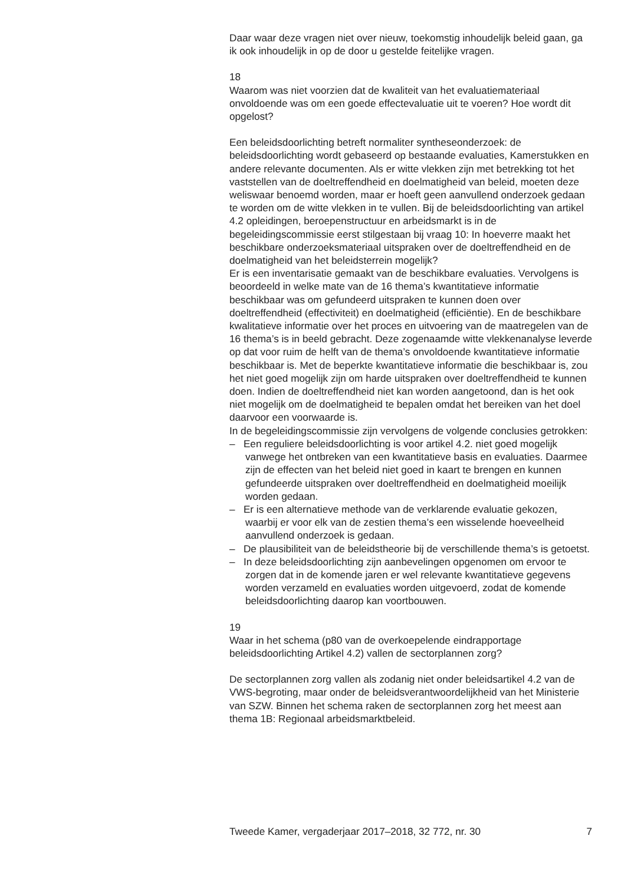Daar waar deze vragen niet over nieuw, toekomstig inhoudelijk beleid gaan, ga ik ook inhoudelijk in op de door u gestelde feitelijke vragen.
18
Waarom was niet voorzien dat de kwaliteit van het evaluatiemateriaal onvoldoende was om een goede effectevaluatie uit te voeren? Hoe wordt dit opgelost?
Een beleidsdoorlichting betreft normaliter syntheseonderzoek: de beleidsdoorlichting wordt gebaseerd op bestaande evaluaties, Kamerstukken en andere relevante documenten. Als er witte vlekken zijn met betrekking tot het vaststellen van de doeltreffendheid en doelmatigheid van beleid, moeten deze weliswaar benoemd worden, maar er hoeft geen aanvullend onderzoek gedaan te worden om de witte vlekken in te vullen. Bij de beleidsdoorlichting van artikel 4.2 opleidingen, beroepenstructuur en arbeidsmarkt is in de begeleidingscommissie eerst stilgestaan bij vraag 10: In hoeverre maakt het beschikbare onderzoeksmateriaal uitspraken over de doeltreffendheid en de doelmatigheid van het beleidsterrein mogelijk?
Er is een inventarisatie gemaakt van de beschikbare evaluaties. Vervolgens is beoordeeld in welke mate van de 16 thema’s kwantitatieve informatie beschikbaar was om gefundeerd uitspraken te kunnen doen over doeltreffendheid (effectiviteit) en doelmatigheid (efficiëntie). En de beschikbare kwalitatieve informatie over het proces en uitvoering van de maatregelen van de 16 thema’s is in beeld gebracht. Deze zogenaamde witte vlekkenanalyse leverde op dat voor ruim de helft van de thema’s onvoldoende kwantitatieve informatie beschikbaar is. Met de beperkte kwantitatieve informatie die beschikbaar is, zou het niet goed mogelijk zijn om harde uitspraken over doeltreffendheid te kunnen doen. Indien de doeltreffendheid niet kan worden aangetoond, dan is het ook niet mogelijk om de doelmatigheid te bepalen omdat het bereiken van het doel daarvoor een voorwaarde is.
In de begeleidingscommissie zijn vervolgens de volgende conclusies getrokken:
– Een reguliere beleidsdoorlichting is voor artikel 4.2. niet goed mogelijk vanwege het ontbreken van een kwantitatieve basis en evaluaties. Daarmee zijn de effecten van het beleid niet goed in kaart te brengen en kunnen gefundeerde uitspraken over doeltreffendheid en doelmatigheid moeilijk worden gedaan.
– Er is een alternatieve methode van de verklarende evaluatie gekozen, waarbij er voor elk van de zestien thema’s een wisselende hoeveelheid aanvullend onderzoek is gedaan.
– De plausibiliteit van de beleidstheorie bij de verschillende thema’s is getoetst.
– In deze beleidsdoorlichting zijn aanbevelingen opgenomen om ervoor te zorgen dat in de komende jaren er wel relevante kwantitatieve gegevens worden verzameld en evaluaties worden uitgevoerd, zodat de komende beleidsdoorlichting daarop kan voortbouwen.
19
Waar in het schema (p80 van de overkoepelende eindrapportage beleidsdoorlichting Artikel 4.2) vallen de sectorplannen zorg?
De sectorplannen zorg vallen als zodanig niet onder beleidsartikel 4.2 van de VWS-begroting, maar onder de beleidsverantwoordelijkheid van het Ministerie van SZW. Binnen het schema raken de sectorplannen zorg het meest aan thema 1B: Regionaal arbeidsmarktbeleid.
Tweede Kamer, vergaderjaar 2017–2018, 32 772, nr. 30 7